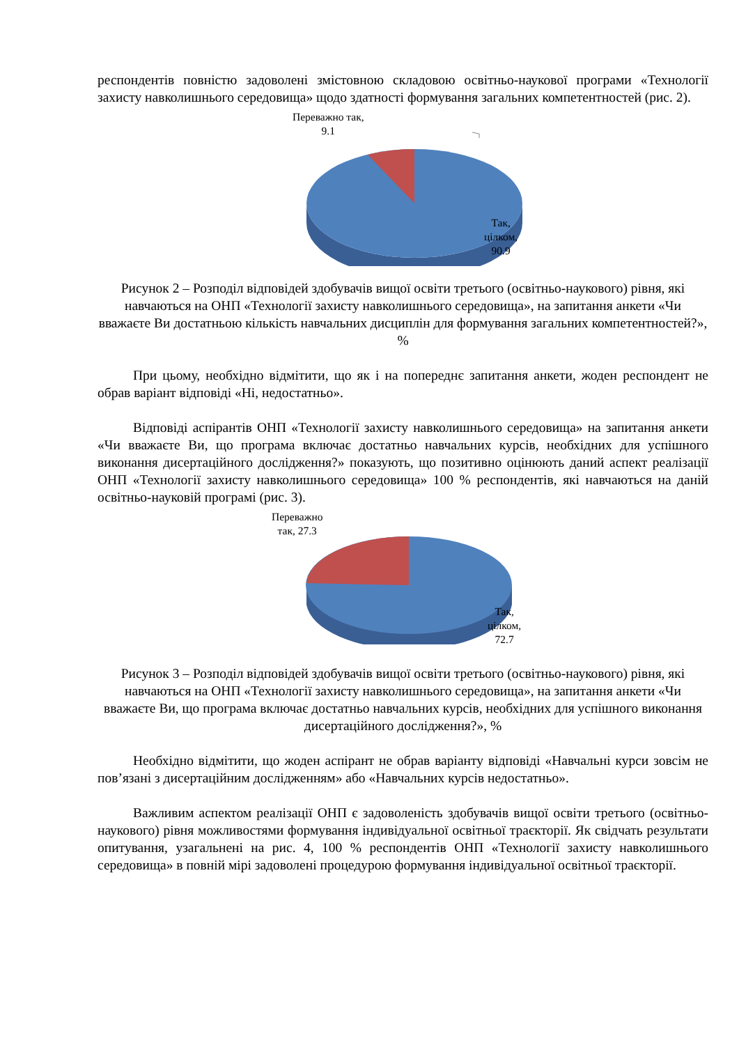респондентів повністю задоволені змістовною складовою освітньо-наукової програми «Технології захисту навколишнього середовища» щодо здатності формування загальних компетентностей (рис. 2).
Переважно так,
9.1
Так,
цілком,
90.9
Рисунок 2 – Розподіл відповідей здобувачів вищої освіти третього (освітньо-наукового) рівня, які навчаються на ОНП «Технології захисту навколишнього середовища», на запитання анкети «Чи вважаєте Ви достатньою кількість навчальних дисциплін для формування загальних компетентностей?», %
При цьому, необхідно відмітити, що як і на попереднє запитання анкети, жоден респондент не обрав варіант відповіді «Ні, недостатньо».
Відповіді аспірантів ОНП «Технології захисту навколишнього середовища» на запитання анкети «Чи вважаєте Ви, що програма включає достатньо навчальних курсів, необхідних для успішного виконання дисертаційного дослідження?» показують, що позитивно оцінюють даний аспект реалізації ОНП «Технології захисту навколишнього середовища» 100 % респондентів, які навчаються на даній освітньо-науковій програмі (рис. 3).
Переважно
так, 27.3
Так,
цілком,
72.7
Рисунок 3 – Розподіл відповідей здобувачів вищої освіти третього (освітньо-наукового) рівня, які навчаються на ОНП «Технології захисту навколишнього середовища», на запитання анкети «Чи вважаєте Ви, що програма включає достатньо навчальних курсів, необхідних для успішного виконання дисертаційного дослідження?», %
Необхідно відмітити, що жоден аспірант не обрав варіанту відповіді «Навчальні курси зовсім не пов’язані з дисертаційним дослідженням» або «Навчальних курсів недостатньо».
Важливим аспектом реалізації ОНП є задоволеність здобувачів вищої освіти третього (освітньо-наукового) рівня можливостями формування індивідуальної освітньої траєкторії. Як свідчать результати опитування, узагальнені на рис. 4, 100 % респондентів ОНП «Технології захисту навколишнього середовища» в повній мірі задоволені процедурою формування індивідуальної освітньої траєкторії.